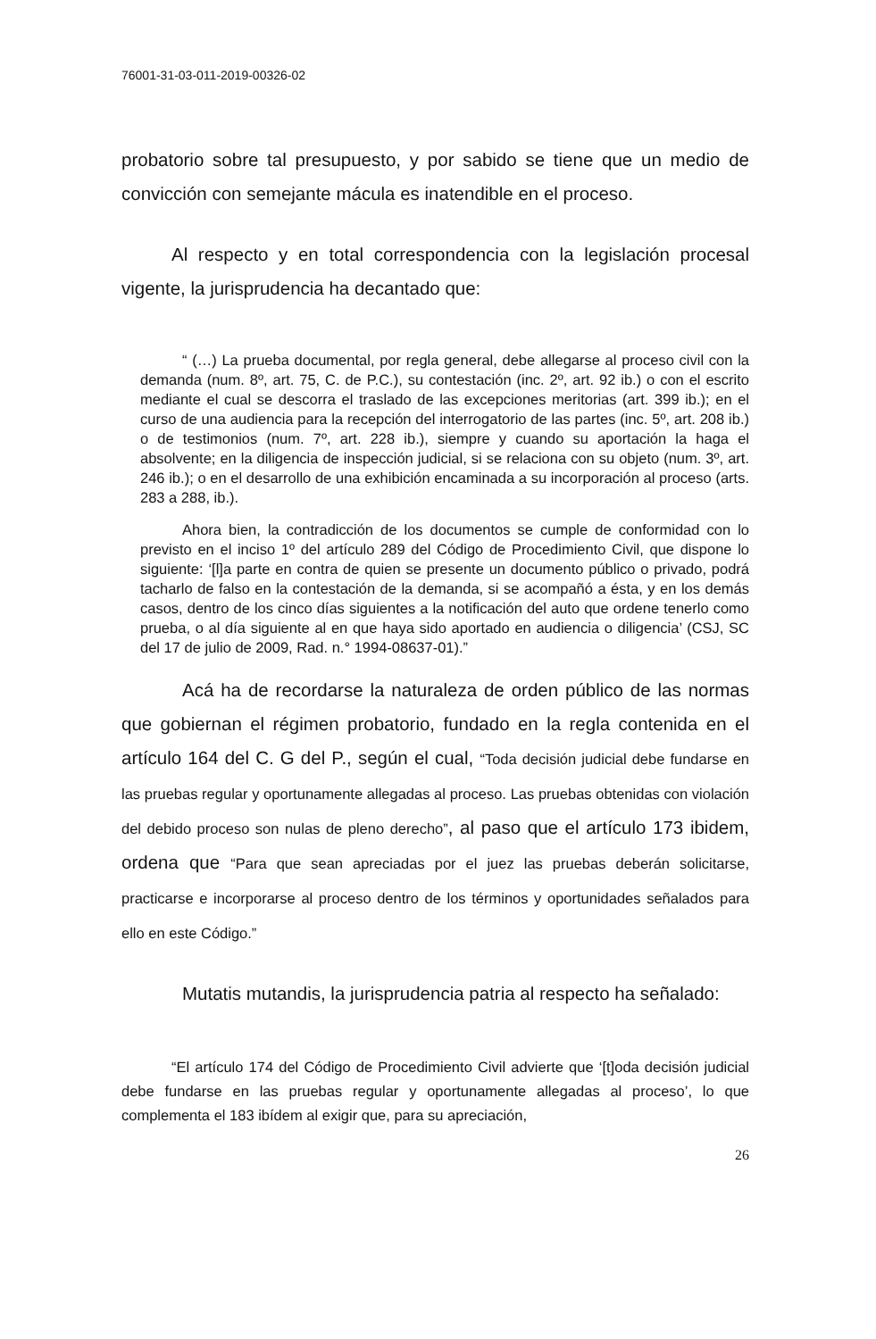76001-31-03-011-2019-00326-02
probatorio sobre tal presupuesto, y por sabido se tiene que un medio de convicción con semejante mácula es inatendible en el proceso.
Al respecto y en total correspondencia con la legislación procesal vigente, la jurisprudencia ha decantado que:
“ (…) La prueba documental, por regla general, debe allegarse al proceso civil con la demanda (num. 8º, art. 75, C. de P.C.), su contestación (inc. 2º, art. 92 ib.) o con el escrito mediante el cual se descorra el traslado de las excepciones meritorias (art. 399 ib.); en el curso de una audiencia para la recepción del interrogatorio de las partes (inc. 5º, art. 208 ib.) o de testimonios (num. 7º, art. 228 ib.), siempre y cuando su aportación la haga el absolvente; en la diligencia de inspección judicial, si se relaciona con su objeto (num. 3º, art. 246 ib.); o en el desarrollo de una exhibición encaminada a su incorporación al proceso (arts. 283 a 288, ib.).
Ahora bien, la contradicción de los documentos se cumple de conformidad con lo previsto en el inciso 1º del artículo 289 del Código de Procedimiento Civil, que dispone lo siguiente: ‘[l]a parte en contra de quien se presente un documento público o privado, podrá tacharlo de falso en la contestación de la demanda, si se acompañó a ésta, y en los demás casos, dentro de los cinco días siguientes a la notificación del auto que ordene tenerlo como prueba, o al día siguiente al en que haya sido aportado en audiencia o diligencia’ (CSJ, SC del 17 de julio de 2009, Rad. n.° 1994-08637-01).”
Acá ha de recordarse la naturaleza de orden público de las normas que gobiernan el régimen probatorio, fundado en la regla contenida en el artículo 164 del C. G del P., según el cual, “Toda decisión judicial debe fundarse en las pruebas regular y oportunamente allegadas al proceso. Las pruebas obtenidas con violación del debido proceso son nulas de pleno derecho”, al paso que el artículo 173 ibidem, ordena que “Para que sean apreciadas por el juez las pruebas deberán solicitarse, practicarse e incorporarse al proceso dentro de los términos y oportunidades señalados para ello en este Código.”
Mutatis mutandis, la jurisprudencia patria al respecto ha señalado:
“El artículo 174 del Código de Procedimiento Civil advierte que ‘[t]oda decisión judicial debe fundarse en las pruebas regular y oportunamente allegadas al proceso’, lo que complementa el 183 ibídem al exigir que, para su apreciación,
26